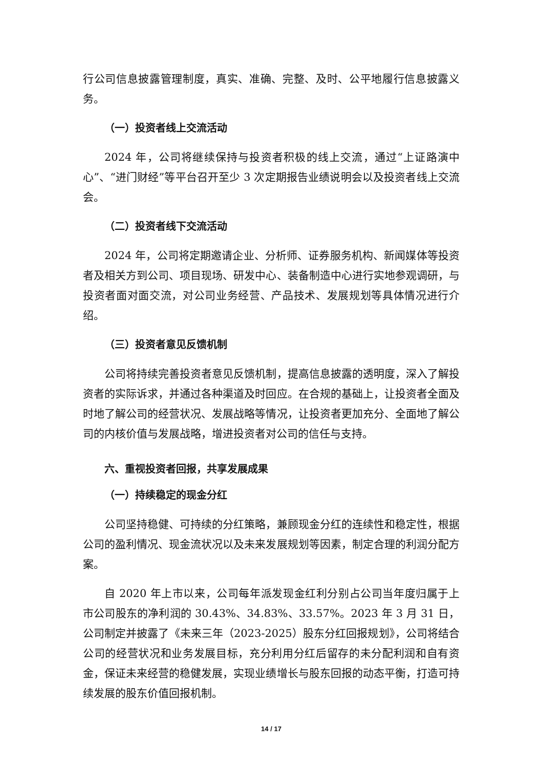行公司信息披露管理制度，真实、准确、完整、及时、公平地履行信息披露义务。
（一）投资者线上交流活动
2024 年，公司将继续保持与投资者积极的线上交流，通过“上证路演中心”、“进门财经”等平台召开至少 3 次定期报告业绩说明会以及投资者线上交流会。
（二）投资者线下交流活动
2024 年，公司将定期邀请企业、分析师、证券服务机构、新闻媒体等投资者及相关方到公司、项目现场、研发中心、装备制造中心进行实地参观调研，与投资者面对面交流，对公司业务经营、产品技术、发展规划等具体情况进行介绍。
（三）投资者意见反馈机制
公司将持续完善投资者意见反馈机制，提高信息披露的透明度，深入了解投资者的实际诉求，并通过各种渠道及时回应。在合规的基础上，让投资者全面及时地了解公司的经营状况、发展战略等情况，让投资者更加充分、全面地了解公司的内核价值与发展战略，增进投资者对公司的信任与支持。
六、重视投资者回报，共享发展成果
（一）持续稳定的现金分红
公司坚持稳健、可持续的分红策略，兼顾现金分红的连续性和稳定性，根据公司的盈利情况、现金流状况以及未来发展规划等因素，制定合理的利润分配方案。
自 2020 年上市以来，公司每年派发现金红利分别占公司当年度归属于上市公司股东的净利润的 30.43%、34.83%、33.57%。2023 年 3 月 31 日，公司制定并披露了《未来三年（2023-2025）股东分红回报规划》，公司将结合公司的经营状况和业务发展目标，充分利用分红后留存的未分配利润和自有资金，保证未来经营的稳健发展，实现业绩增长与股东回报的动态平衡，打造可持续发展的股东价值回报机制。
14 / 17